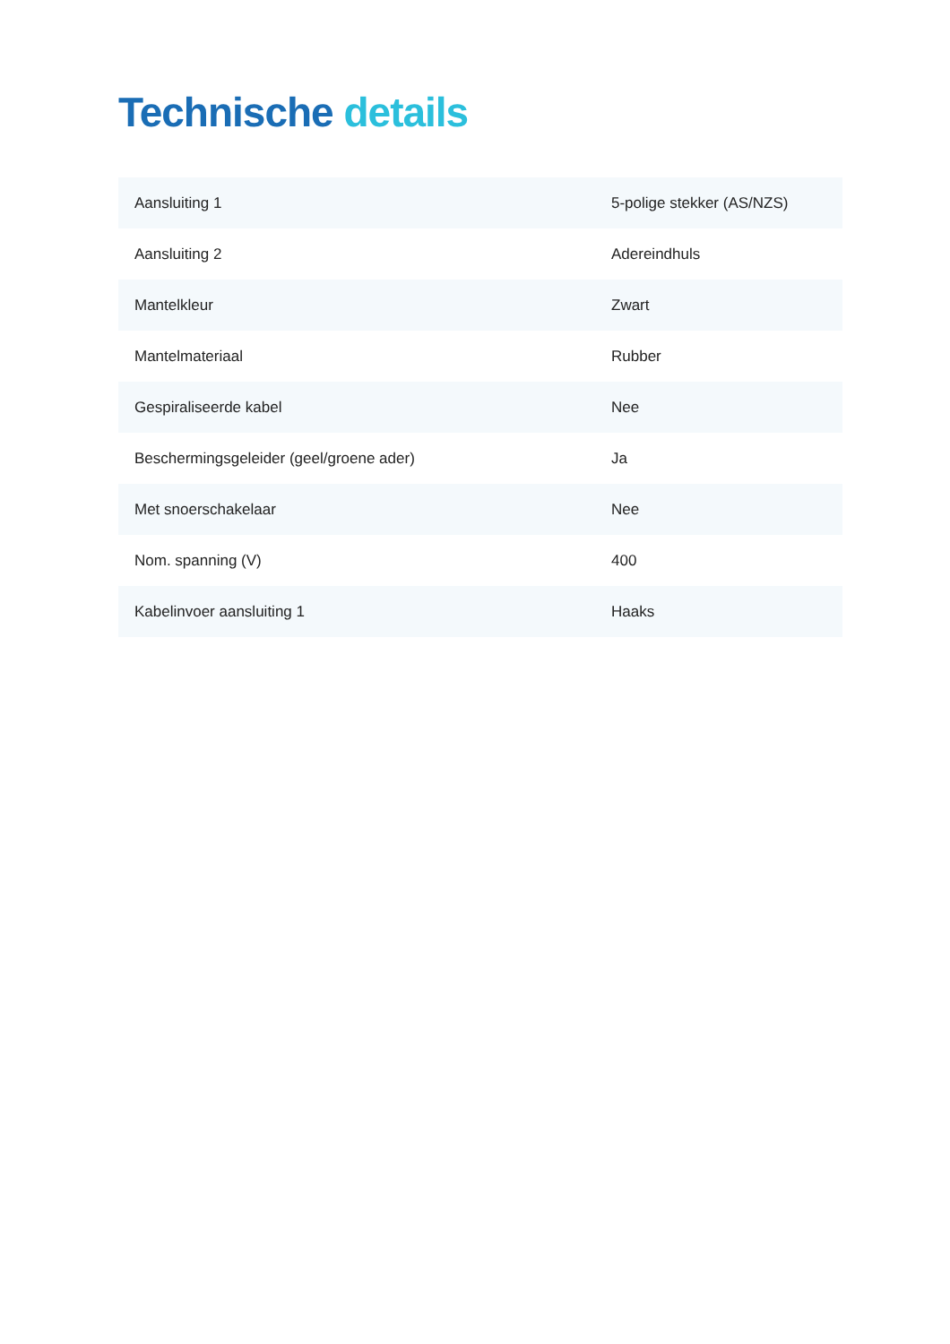Technische details
| Aansluiting 1 | 5-polige stekker (AS/NZS) |
| Aansluiting 2 | Adereindhuls |
| Mantelkleur | Zwart |
| Mantelmateriaal | Rubber |
| Gespiraliseerde kabel | Nee |
| Beschermingsgeleider (geel/groene ader) | Ja |
| Met snoerschakelaar | Nee |
| Nom. spanning (V) | 400 |
| Kabelinvoer aansluiting 1 | Haaks |